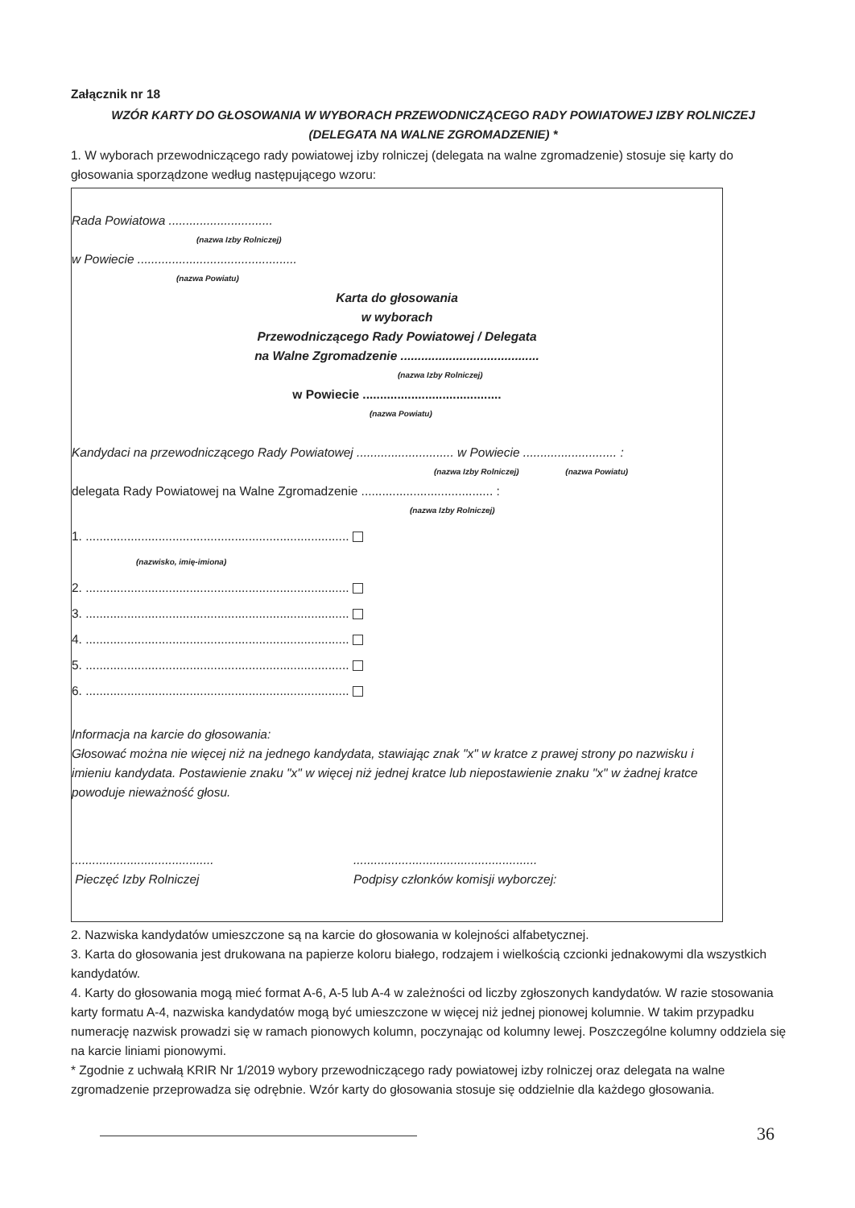Załącznik nr 18
WZÓR KARTY DO GŁOSOWANIA W WYBORACH PRZEWODNICZĄCEGO RADY POWIATOWEJ IZBY ROLNICZEJ
(DELEGATA NA WALNE ZGROMADZENIE) *
1. W wyborach przewodniczącego rady powiatowej izby rolniczej (delegata na walne zgromadzenie) stosuje się karty do głosowania sporządzone według następującego wzoru:
Rada Powiatowa ..............................
(nazwa Izby Rolniczej)
w Powiecie ..............................................
(nazwa Powiatu)
Karta do głosowania
w wyborach
Przewodniczącego Rady Powiatowej / Delegata
na Walne Zgromadzenie ........................................
(nazwa Izby Rolniczej)
w Powiecie ........................................
(nazwa Powiatu)
Kandydaci na przewodniczącego Rady Powiatowej ............................ w Powiecie ........................... :
(nazwa Izby Rolniczej) (nazwa Powiatu)
delegata Rady Powiatowej na Walne Zgromadzenie ...................................... :
(nazwa Izby Rolniczej)
1. ............................................................................
(nazwisko, imię-imiona)
2. ............................................................................
3. ............................................................................
4. ............................................................................
5. ............................................................................
6. ............................................................................
Informacja na karcie do głosowania:
Głosować można nie więcej niż na jednego kandydata, stawiając znak "x" w kratce z prawej strony po nazwisku i imieniu kandydata. Postawienie znaku "x" w więcej niż jednej kratce lub niepostawienie znaku "x" w żadnej kratce powoduje nieważność głosu.
.........................................
Pieczęć Izby Rolniczej
.....................................................
Podpisy członków komisji wyborczej:
2. Nazwiska kandydatów umieszczone są na karcie do głosowania w kolejności alfabetycznej.
3. Karta do głosowania jest drukowana na papierze koloru białego, rodzajem i wielkością czcionki jednakowymi dla wszystkich kandydatów.
4. Karty do głosowania mogą mieć format A-6, A-5 lub A-4 w zależności od liczby zgłoszonych kandydatów. W razie stosowania karty formatu A-4, nazwiska kandydatów mogą być umieszczone w więcej niż jednej pionowej kolumnie. W takim przypadku numerację nazwisk prowadzi się w ramach pionowych kolumn, poczynając od kolumny lewej. Poszczególne kolumny oddziela się na karcie liniami pionowymi.
* Zgodnie z uchwałą KRIR Nr 1/2019 wybory przewodniczącego rady powiatowej izby rolniczej oraz delegata na walne zgromadzenie przeprowadza się odrębnie. Wzór karty do głosowania stosuje się oddzielnie dla każdego głosowania.
36